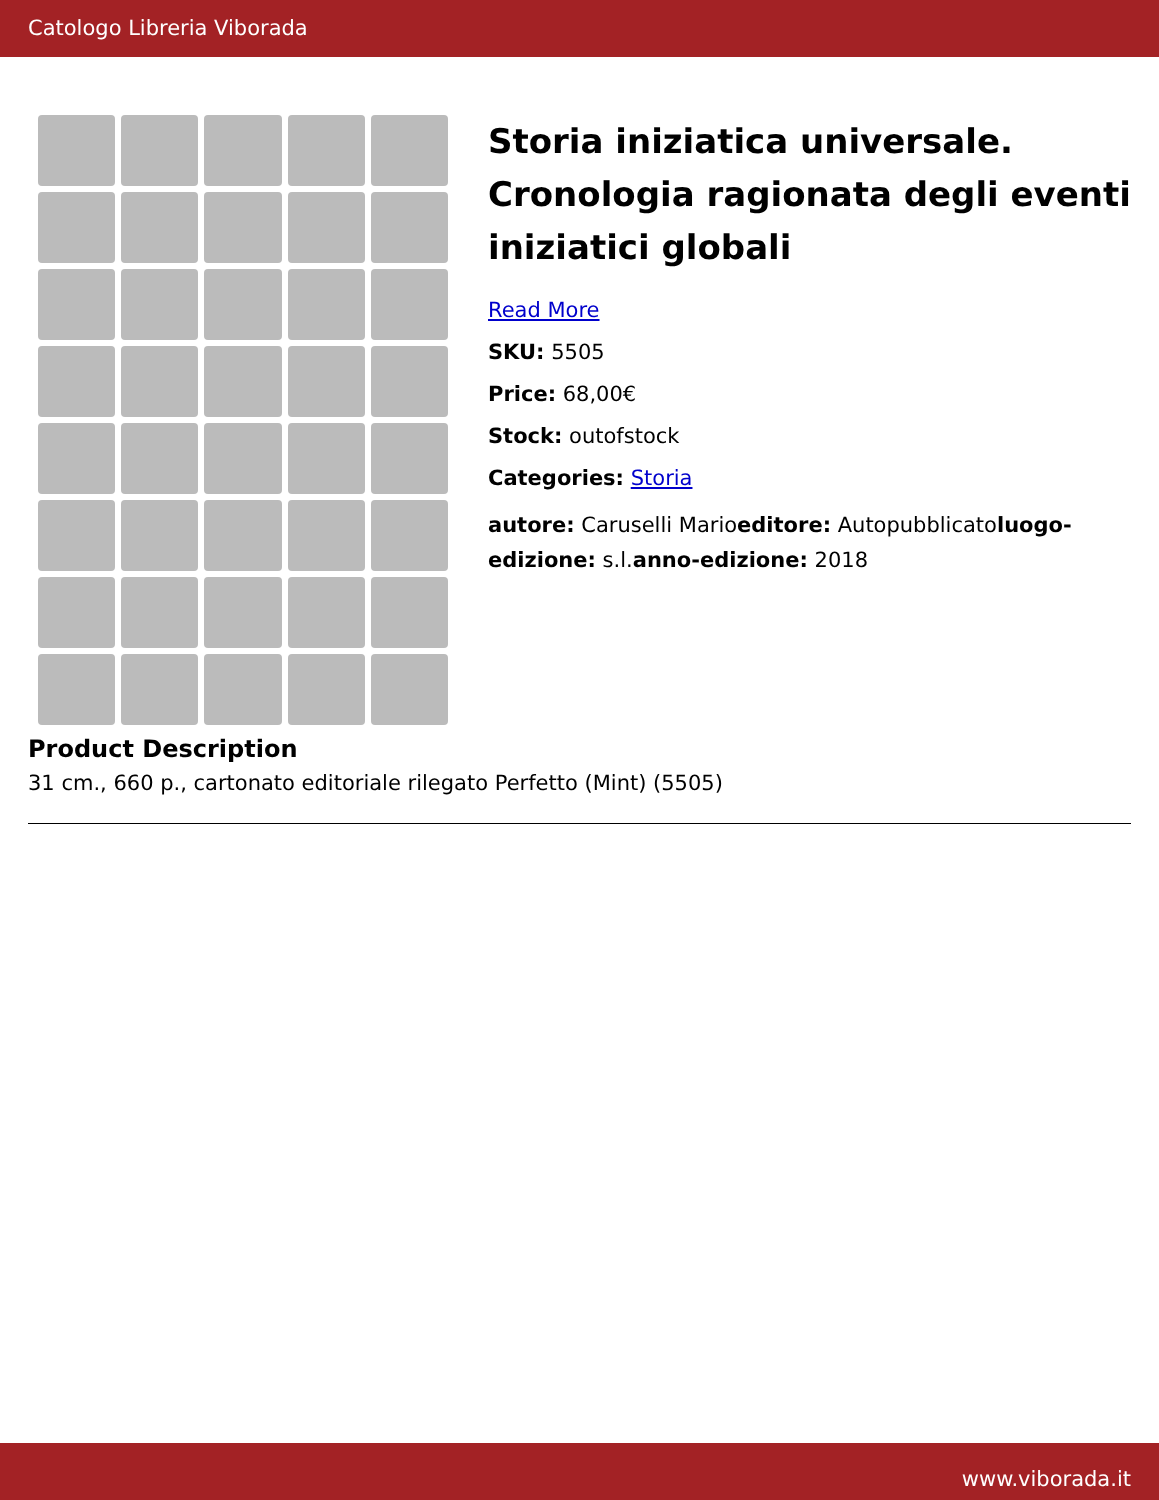Catologo Libreria Viborada
Storia iniziatica universale. Cronologia ragionata degli eventi iniziatici globali
Read More
SKU: 5505
Price: 68,00€
Stock: outofstock
Categories: Storia
autore: Caruselli Marioeditore: Autopubblicatoluogo-edizione: s.l.anno-edizione: 2018
Product Description
31 cm., 660 p., cartonato editoriale rilegato Perfetto (Mint) (5505)
www.viborada.it